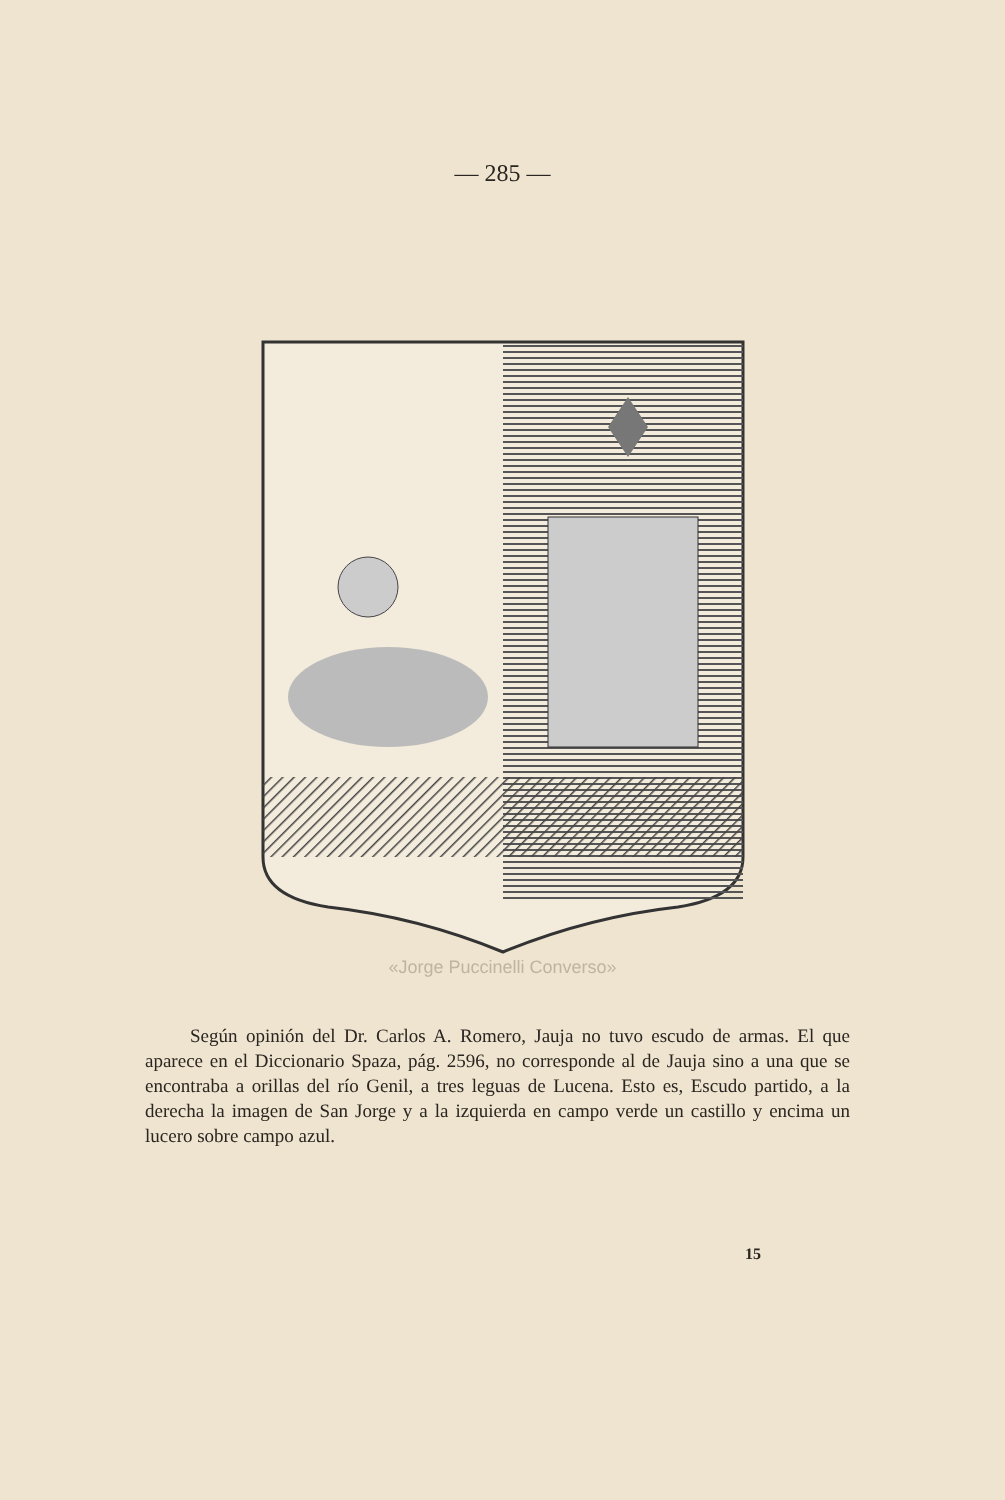— 285 —
«Jorge Puccinelli Converso»
Según opinión del Dr. Carlos A. Romero, Jauja no tuvo escudo de armas. El que aparece en el Diccionario Spaza, pág. 2596, no corresponde al de Jauja sino a una que se encontraba a orillas del río Genil, a tres leguas de Lucena. Esto es, Escudo partido, a la derecha la imagen de San Jorge y a la izquierda en campo verde un castillo y encima un lucero sobre campo azul.
15